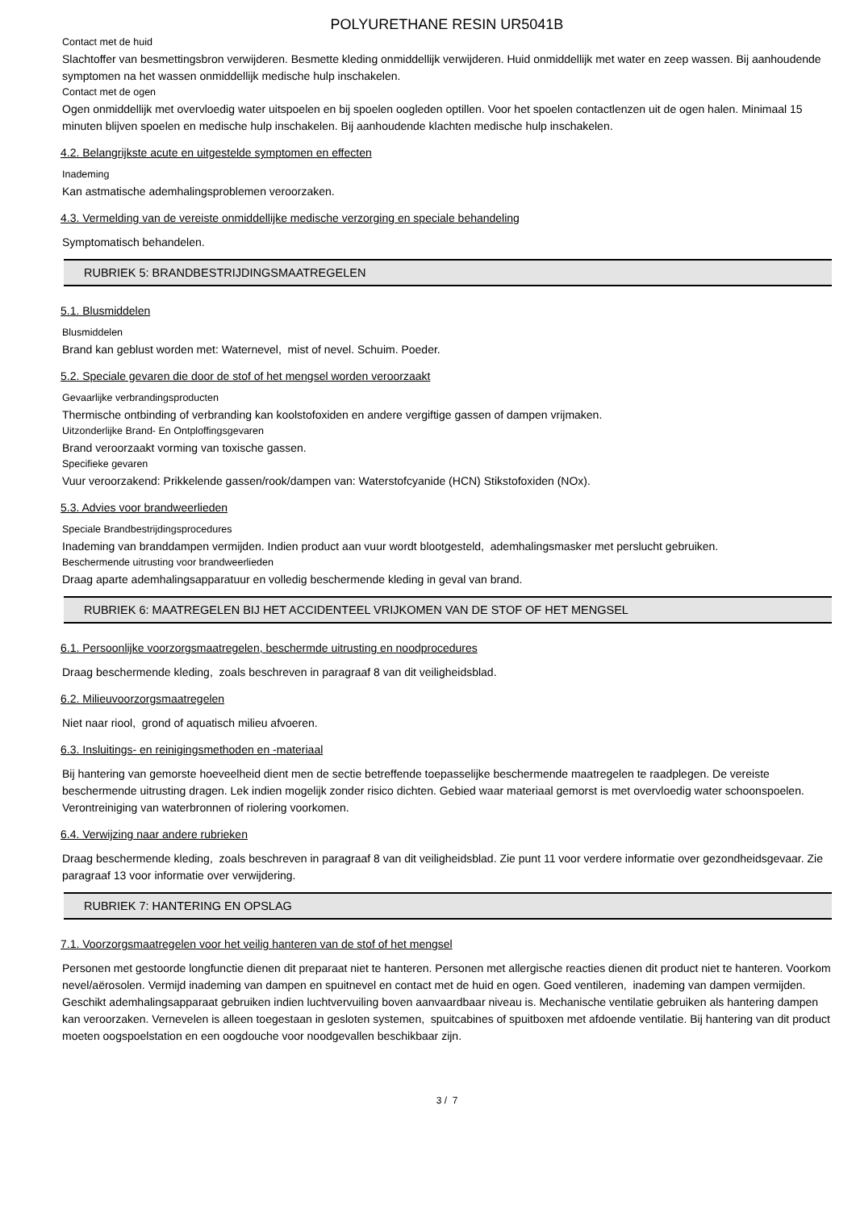POLYURETHANE RESIN UR5041B
Contact met de huid
Slachtoffer van besmettingsbron verwijderen. Besmette kleding onmiddellijk verwijderen. Huid onmiddellijk met water en zeep wassen. Bij aanhoudende symptomen na het wassen onmiddellijk medische hulp inschakelen.
Contact met de ogen
Ogen onmiddellijk met overvloedig water uitspoelen en bij spoelen oogleden optillen. Voor het spoelen contactlenzen uit de ogen halen. Minimaal 15 minuten blijven spoelen en medische hulp inschakelen. Bij aanhoudende klachten medische hulp inschakelen.
4.2. Belangrijkste acute en uitgestelde symptomen en effecten
Inademing
Kan astmatische ademhalingsproblemen veroorzaken.
4.3. Vermelding van de vereiste onmiddellijke medische verzorging en speciale behandeling
Symptomatisch behandelen.
RUBRIEK 5: BRANDBESTRIJDINGSMAATREGELEN
5.1. Blusmiddelen
Blusmiddelen
Brand kan geblust worden met: Waternevel, mist of nevel. Schuim. Poeder.
5.2. Speciale gevaren die door de stof of het mengsel worden veroorzaakt
Gevaarlijke verbrandingsproducten
Thermische ontbinding of verbranding kan koolstofoxiden en andere vergiftige gassen of dampen vrijmaken.
Uitzonderlijke Brand- En Ontploffingsgevaren
Brand veroorzaakt vorming van toxische gassen.
Specifieke gevaren
Vuur veroorzakend: Prikkelende gassen/rook/dampen van: Waterstofcyanide (HCN) Stikstofoxiden (NOx).
5.3. Advies voor brandweerlieden
Speciale Brandbestrijdingsprocedures
Inademing van branddampen vermijden. Indien product aan vuur wordt blootgesteld, ademhalingsmasker met perslucht gebruiken.
Beschermende uitrusting voor brandweerlieden
Draag aparte ademhalingsapparatuur en volledig beschermende kleding in geval van brand.
RUBRIEK 6: MAATREGELEN BIJ HET ACCIDENTEEL VRIJKOMEN VAN DE STOF OF HET MENGSEL
6.1. Persoonlijke voorzorgsmaatregelen, beschermde uitrusting en noodprocedures
Draag beschermende kleding, zoals beschreven in paragraaf 8 van dit veiligheidsblad.
6.2. Milieuvoorzorgsmaatregelen
Niet naar riool, grond of aquatisch milieu afvoeren.
6.3. Insluitings- en reinigingsmethoden en -materiaal
Bij hantering van gemorste hoeveelheid dient men de sectie betreffende toepasselijke beschermende maatregelen te raadplegen. De vereiste beschermende uitrusting dragen. Lek indien mogelijk zonder risico dichten. Gebied waar materiaal gemorst is met overvloedig water schoonspoelen. Verontreiniging van waterbronnen of riolering voorkomen.
6.4. Verwijzing naar andere rubrieken
Draag beschermende kleding, zoals beschreven in paragraaf 8 van dit veiligheidsblad. Zie punt 11 voor verdere informatie over gezondheidsgevaar. Zie paragraaf 13 voor informatie over verwijdering.
RUBRIEK 7: HANTERING EN OPSLAG
7.1. Voorzorgsmaatregelen voor het veilig hanteren van de stof of het mengsel
Personen met gestoorde longfunctie dienen dit preparaat niet te hanteren. Personen met allergische reacties dienen dit product niet te hanteren. Voorkom nevel/aërosolen. Vermijd inademing van dampen en spuitnevel en contact met de huid en ogen. Goed ventileren, inademing van dampen vermijden. Geschikt ademhalingsapparaat gebruiken indien luchtvervuiling boven aanvaardbaar niveau is. Mechanische ventilatie gebruiken als hantering dampen kan veroorzaken. Vernevelen is alleen toegestaan in gesloten systemen, spuitcabines of spuitboxen met afdoende ventilatie. Bij hantering van dit product moeten oogspoelstation en een oogdouche voor noodgevallen beschikbaar zijn.
3 / 7